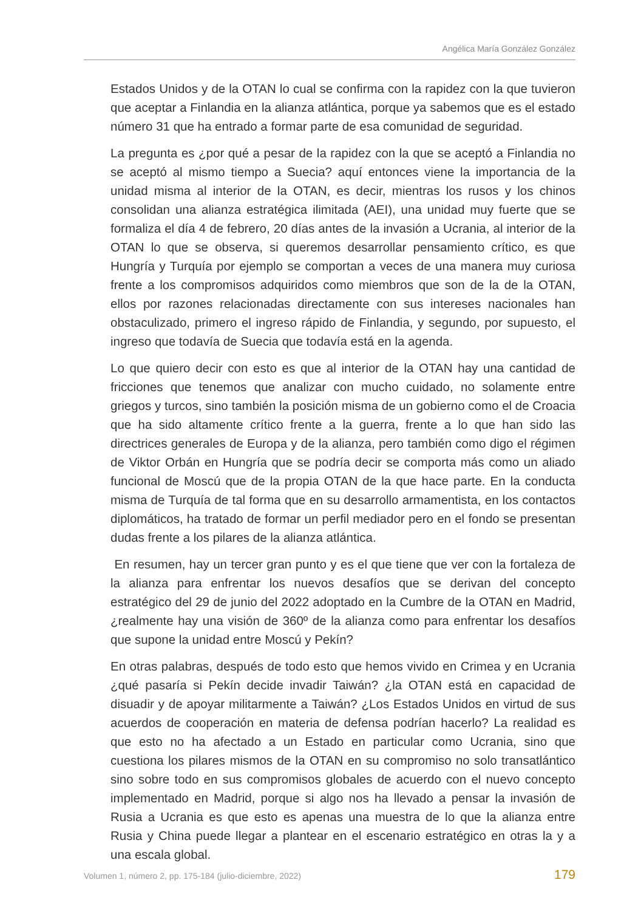Angélica María González González
Estados Unidos y de la OTAN lo cual se confirma con la rapidez con la que tuvieron que aceptar a Finlandia en la alianza atlántica, porque ya sabemos que es el estado número 31 que ha entrado a formar parte de esa comunidad de seguridad.
La pregunta es ¿por qué a pesar de la rapidez con la que se aceptó a Finlandia no se aceptó al mismo tiempo a Suecia? aquí entonces viene la importancia de la unidad misma al interior de la OTAN, es decir, mientras los rusos y los chinos consolidan una alianza estratégica ilimitada (AEI), una unidad muy fuerte que se formaliza el día 4 de febrero, 20 días antes de la invasión a Ucrania, al interior de la OTAN lo que se observa, si queremos desarrollar pensamiento crítico, es que Hungría y Turquía por ejemplo se comportan a veces de una manera muy curiosa frente a los compromisos adquiridos como miembros que son de la de la OTAN, ellos por razones relacionadas directamente con sus intereses nacionales han obstaculizado, primero el ingreso rápido de Finlandia, y segundo, por supuesto, el ingreso que todavía de Suecia que todavía está en la agenda.
Lo que quiero decir con esto es que al interior de la OTAN hay una cantidad de fricciones que tenemos que analizar con mucho cuidado, no solamente entre griegos y turcos, sino también la posición misma de un gobierno como el de Croacia que ha sido altamente crítico frente a la guerra, frente a lo que han sido las directrices generales de Europa y de la alianza, pero también como digo el régimen de Viktor Orbán en Hungría que se podría decir se comporta más como un aliado funcional de Moscú que de la propia OTAN de la que hace parte. En la conducta misma de Turquía de tal forma que en su desarrollo armamentista, en los contactos diplomáticos, ha tratado de formar un perfil mediador pero en el fondo se presentan dudas frente a los pilares de la alianza atlántica.
En resumen, hay un tercer gran punto y es el que tiene que ver con la fortaleza de la alianza para enfrentar los nuevos desafíos que se derivan del concepto estratégico del 29 de junio del 2022 adoptado en la Cumbre de la OTAN en Madrid, ¿realmente hay una visión de 360º de la alianza como para enfrentar los desafíos que supone la unidad entre Moscú y Pekín?
En otras palabras, después de todo esto que hemos vivido en Crimea y en Ucrania ¿qué pasaría si Pekín decide invadir Taiwán? ¿la OTAN está en capacidad de disuadir y de apoyar militarmente a Taiwán? ¿Los Estados Unidos en virtud de sus acuerdos de cooperación en materia de defensa podrían hacerlo? La realidad es que esto no ha afectado a un Estado en particular como Ucrania, sino que cuestiona los pilares mismos de la OTAN en su compromiso no solo transatlántico sino sobre todo en sus compromisos globales de acuerdo con el nuevo concepto implementado en Madrid, porque si algo nos ha llevado a pensar la invasión de Rusia a Ucrania es que esto es apenas una muestra de lo que la alianza entre Rusia y China puede llegar a plantear en el escenario estratégico en otras la y a una escala global.
Volumen 1, número 2, pp. 175-184 (julio-diciembre, 2022) 179